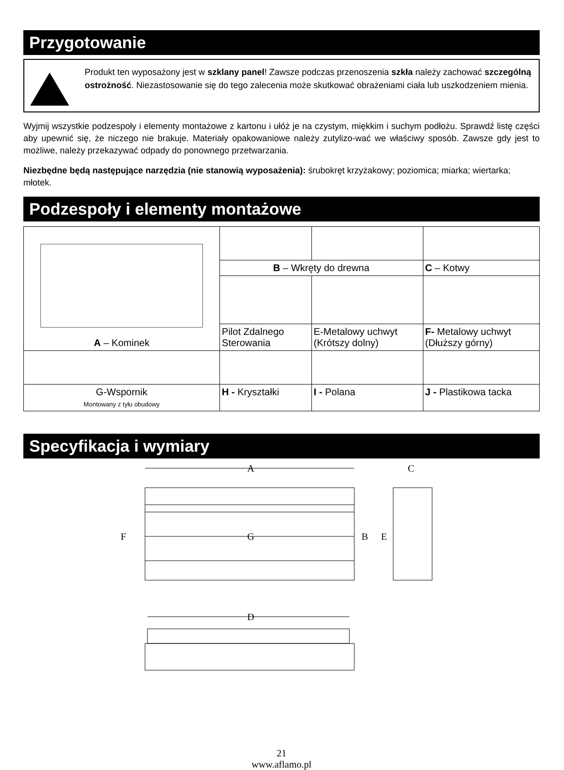Przygotowanie
Produkt ten wyposażony jest w szklany panel! Zawsze podczas przenoszenia szkła należy zachować szczególną ostrożność. Niezastosowanie się do tego zalecenia może skutkować obrażeniami ciała lub uszkodzeniem mienia.
Wyjmij wszystkie podzespoły i elementy montażowe z kartonu i ułóż je na czystym, miękkim i suchym podłożu. Sprawdź listę części aby upewnić się, że niczego nie brakuje. Materiały opakowaniowe należy zutylizo-wać we właściwy sposób. Zawsze gdy jest to możliwe, należy przekazywać odpady do ponownego przetwarzania.
Niezbędne będą następujące narzędzia (nie stanowią wyposażenia): śrubokręt krzyżakowy; poziomica; miarka; wiertarka; młotek.
Podzespoły i elementy montażowe
| A – Kominek | | | | |
| | | B – Wkręty do drewna | | C – Kotwy |
| | | Pilot Zdalnego Sterowania | E-Metalowy uchwyt (Krótszy dolny) | F- Metalowy uchwyt (Dłuższy górny) |
| G-Wspornik Montowany z tyłu obudowy | H - Kryształki | | I - Polana | J - Plastikowa tacka |
Specyfikacja i wymiary
A
G
F
B
E
C
D
21
www.aflamo.pl